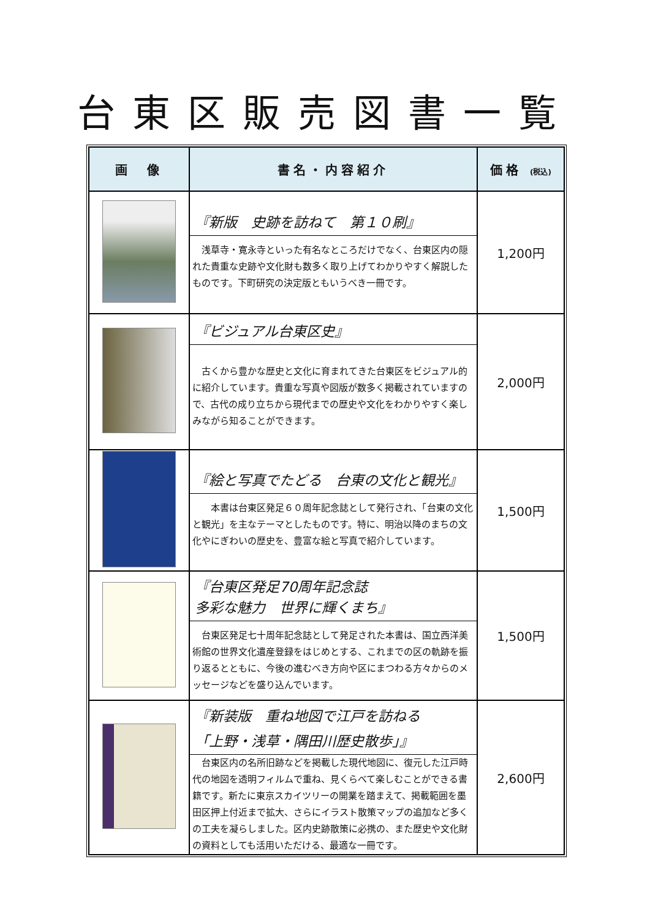台東区販売図書一覧
| 画 像 | 書名・内容紹介 | 価格 (税込) |
| --- | --- | --- |
| | 『新版 史跡を訪ねて 第１０刷』 浅草寺・寛永寺といった有名なところだけでなく、台東区内の隠れた貴重な史跡や文化財も数多く取り上げてわかりやすく解説したものです。下町研究の決定版ともいうべき一冊です。 | 1,200円 |
| | 『ビジュアル台東区史』 古くから豊かな歴史と文化に育まれてきた台東区をビジュアル的に紹介しています。貴重な写真や図版が数多く掲載されていますので、古代の成り立ちから現代までの歴史や文化をわかりやすく楽しみながら知ることができます。 | 2,000円 |
| | 『絵と写真でたどる 台東の文化と観光』 本書は台東区発足６０周年記念誌として発行され、「台東の文化と観光」を主なテーマとしたものです。特に、明治以降のまちの文化やにぎわいの歴史を、豊富な絵と写真で紹介しています。 | 1,500円 |
| | 『台東区発足70周年記念誌 多彩な魅力 世界に輝くまち』 台東区発足七十周年記念誌として発足された本書は、国立西洋美術館の世界文化遺産登録をはじめとする、これまでの区の軌跡を振り返るとともに、今後の進むべき方向や区にまつわる方々からのメッセージなどを盛り込んでいます。 | 1,500円 |
| | 『新装版 重ね地図で江戸を訪ねる 「上野・浅草・隅田川歴史散歩」』 台東区内の名所旧跡などを掲載した現代地図に、復元した江戸時代の地図を透明フィルムで重ね、見くらべて楽しむことができる書籍です。新たに東京スカイツリーの開業を踏まえて、掲載範囲を墨田区押上付近まで拡大、さらにイラスト散策マップの追加など多くの工夫を凝らしました。区内史跡散策に必携の、また歴史や文化財の資料としても活用いただける、最適な一冊です。 | 2,600円 |